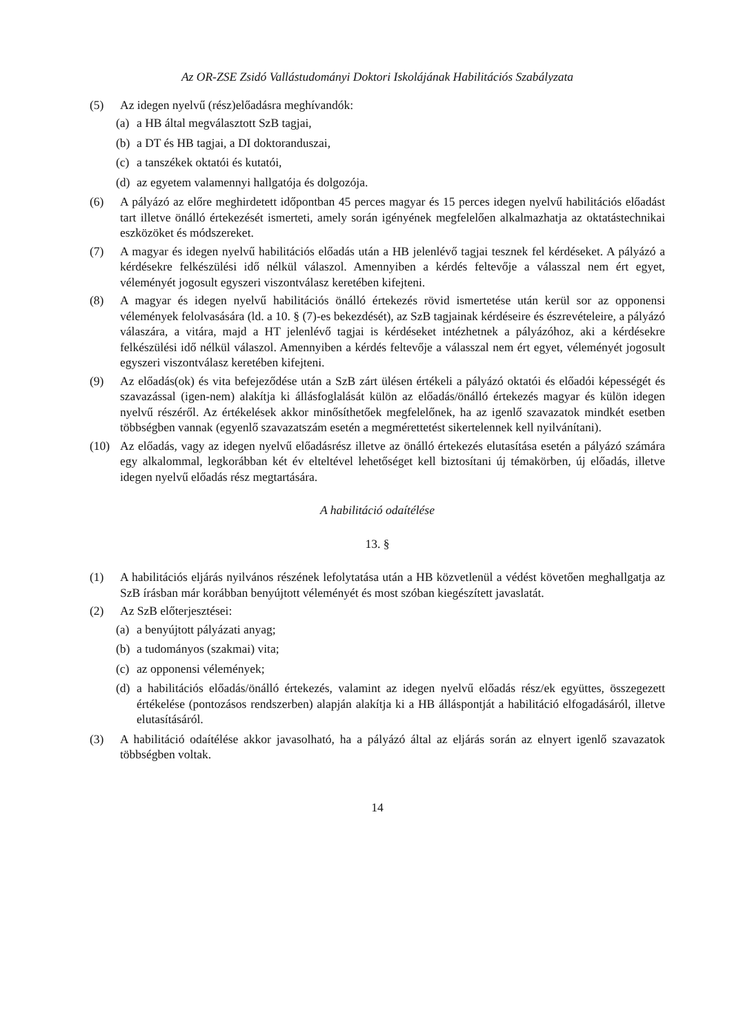Az OR-ZSE Zsidó Vallástudományi Doktori Iskolájának Habilitációs Szabályzata
(5) Az idegen nyelvű (rész)előadásra meghívandók:
(a)
a HB által megválasztott SzB tagjai,
(b)
a DT és HB tagjai, a DI doktoranduszai,
(c)
a tanszékek oktatói és kutatói,
(d)
az egyetem valamennyi hallgatója és dolgozója.
(6) A pályázó az előre meghirdetett időpontban 45 perces magyar és 15 perces idegen nyelvű habilitációs előadást tart illetve önálló értekezését ismerteti, amely során igényének megfelelően alkalmazhatja az oktatástechnikai eszközöket és módszereket.
(7) A magyar és idegen nyelvű habilitációs előadás után a HB jelenlévő tagjai tesznek fel kérdéseket. A pályázó a kérdésekre felkészülési idő nélkül válaszol. Amennyiben a kérdés feltevője a válasszal nem ért egyet, véleményét jogosult egyszeri viszontválasz keretében kifejteni.
(8) A magyar és idegen nyelvű habilitációs önálló értekezés rövid ismertetése után kerül sor az opponensi vélemények felolvasására (ld. a 10. § (7)-es bekezdését), az SzB tagjainak kérdéseire és észrevételeire, a pályázó válaszára, a vitára, majd a HT jelenlévő tagjai is kérdéseket intézhetnek a pályázóhoz, aki a kérdésekre felkészülési idő nélkül válaszol. Amennyiben a kérdés feltevője a válasszal nem ért egyet, véleményét jogosult egyszeri viszontválasz keretében kifejteni.
(9) Az előadás(ok) és vita befejeződése után a SzB zárt ülésen értékeli a pályázó oktatói és előadói képességét és szavazással (igen-nem) alakítja ki állásfoglalását külön az előadás/önálló értekezés magyar és külön idegen nyelvű részéről. Az értékelések akkor minősíthetőek megfelelőnek, ha az igenlő szavazatok mindkét esetben többségben vannak (egyenlő szavazatszám esetén a megmérettetést sikertelennek kell nyilvánítani).
(10) Az előadás, vagy az idegen nyelvű előadásrész illetve az önálló értekezés elutasítása esetén a pályázó számára egy alkalommal, legkorábban két év elteltével lehetőséget kell biztosítani új témakörben, új előadás, illetve idegen nyelvű előadás rész megtartására.
A habilitáció odaítélése
13. §
(1) A habilitációs eljárás nyilvános részének lefolytatása után a HB közvetlenül a védést követően meghallgatja az SzB írásban már korábban benyújtott véleményét és most szóban kiegészített javaslatát.
(2) Az SzB előterjesztései:
(a)
a benyújtott pályázati anyag;
(b)
a tudományos (szakmai) vita;
(c)
az opponensi vélemények;
(d)
a habilitációs előadás/önálló értekezés, valamint az idegen nyelvű előadás rész/ek együttes, összegezett értékelése (pontozásos rendszerben) alapján alakítja ki a HB álláspontját a habilitáció elfogadásáról, illetve elutasításáról.
(3) A habilitáció odaítélése akkor javasolható, ha a pályázó által az eljárás során az elnyert igenlő szavazatok többségben voltak.
14